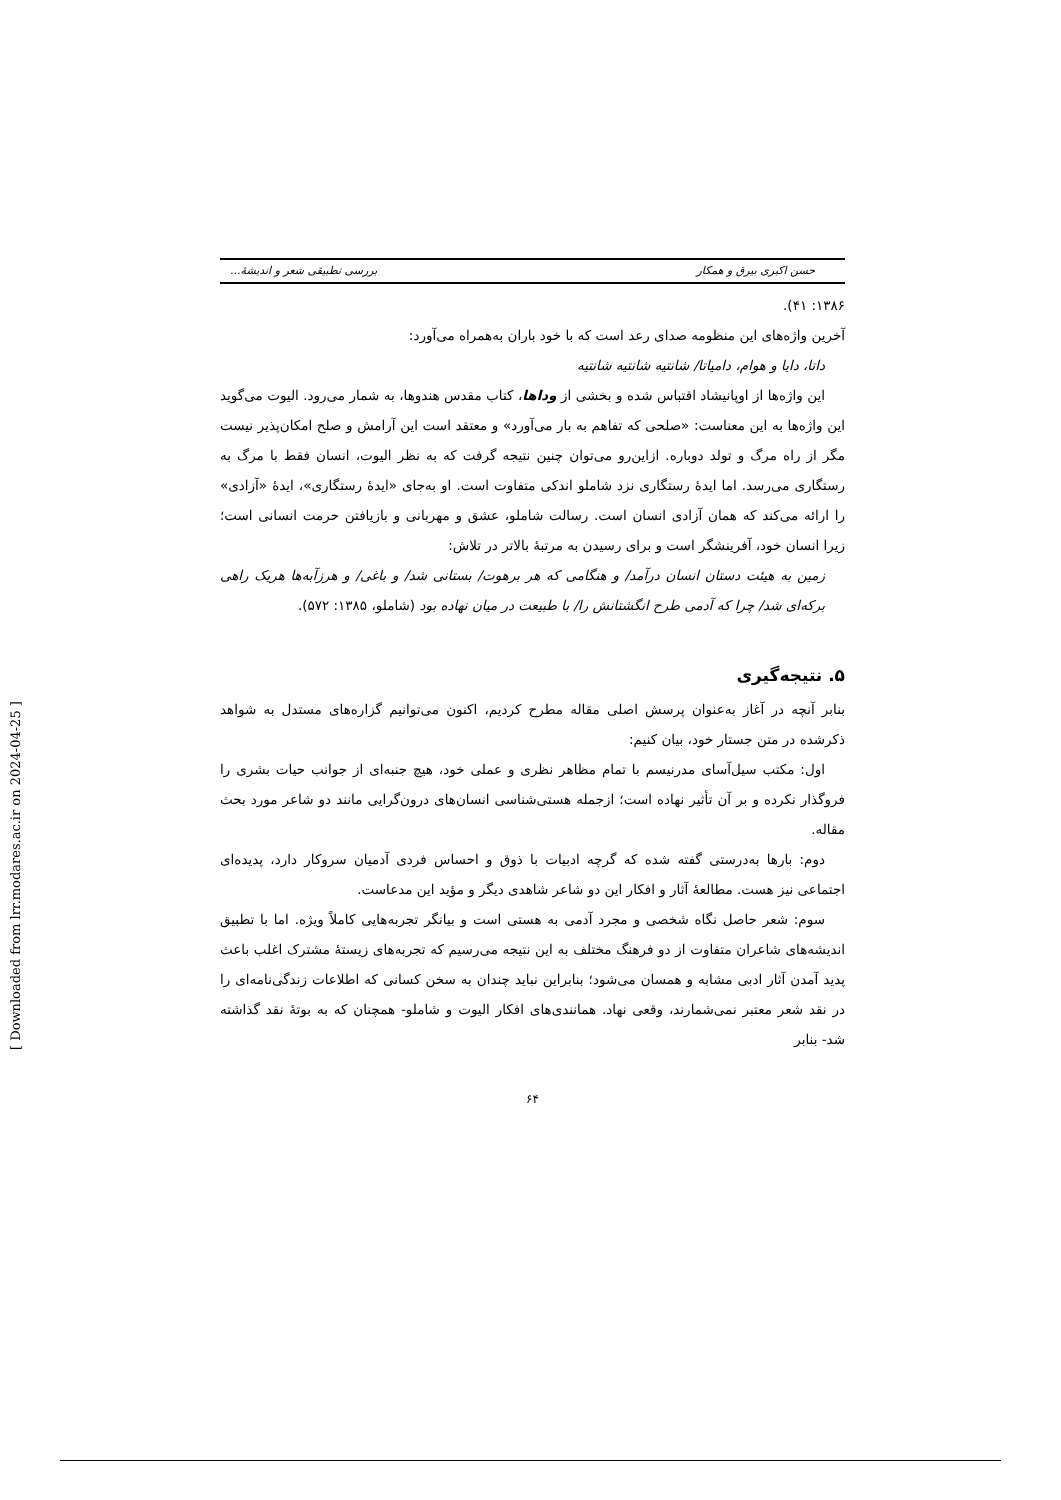حسن اکبری بیرق و همکار بررسی تطبیقی شعر و اندیشهٔ...
۱۳۸۶: ۴۱).
آخرین واژه‌های این منظومه صدای رعد است که با خود باران به‌همراه می‌آورد:
داتا، دایا و هوام، دامیاتا/ شانتیه شانتیه شانتیه
این واژه‌ها از اوپانیشاد اقتباس شده و بخشی از وداها، کتاب مقدس هندوها، به شمار می‌رود. الیوت می‌گوید این واژه‌ها به این معناست: «صلحی که تفاهم به بار می‌آورد» و معتقد است این آرامش و صلح امکان‌پذیر نیست مگر از راه مرگ و تولد دوباره. ازاین‌رو می‌توان چنین نتیجه گرفت که به نظر الیوت، انسان فقط با مرگ به رستگاری می‌رسد. اما ایدهٔ رستگاری نزد شاملو اندکی متفاوت است. او به‌جای «ایدهٔ رستگاری»، ایدهٔ «آزادی» را ارائه می‌کند که همان آزادی انسان است. رسالت شاملو، عشق و مهربانی و بازیافتن حرمت انسانی است؛ زیرا انسان خود، آفرینشگر است و برای رسیدن به مرتبهٔ بالاتر در تلاش:
زمین به هیئت دستان انسان درآمد/ و هنگامی که هر برهوت/ بستانی شد/ و باغی/ و هرزآبه‌ها هریک راهی برکه‌ای شد/ چرا که آدمی طرح انگشتانش را/ با طبیعت در میان نهاده بود (شاملو، ۱۳۸۵: ۵۷۲).
۵. نتیجه‌گیری
بنابر آنچه در آغاز به‌عنوان پرسش اصلی مقاله مطرح کردیم، اکنون می‌توانیم گزاره‌های مستدل به شواهد ذکرشده در متن جستار خود، بیان کنیم:
اول: مکتب سیل‌آسای مدرنیسم با تمام مظاهر نظری و عملی خود، هیچ جنبه‌ای از جوانب حیات بشری را فروگذار نکرده و بر آن تأثیر نهاده است؛ ازجمله هستی‌شناسی انسان‌های درون‌گرایی مانند دو شاعر مورد بحث مقاله.
دوم: بارها به‌درستی گفته شده که گرچه ادبیات با ذوق و احساس فردی آدمیان سروکار دارد، پدیده‌ای اجتماعی نیز هست. مطالعهٔ آثار و افکار این دو شاعر شاهدی دیگر و مؤید این مدعاست.
سوم: شعر حاصل نگاه شخصی و مجرد آدمی به هستی است و بیانگر تجربه‌هایی کاملاً ویژه. اما با تطبیق اندیشه‌های شاعران متفاوت از دو فرهنگ مختلف به این نتیجه می‌رسیم که تجربه‌های زیستهٔ مشترک اغلب باعث پدید آمدن آثار ادبی مشابه و همسان می‌شود؛ بنابراین نباید چندان به سخن کسانی که اطلاعات زندگی‌نامه‌ای را در نقد شعر معتبر نمی‌شمارند، وقعی نهاد. همانندی‌های افکار الیوت و شاملو- همچنان که به بوتهٔ نقد گذاشته شد- بنابر
۶۴
[ Downloaded from lrr.modares.ac.ir on 2024-04-25 ]